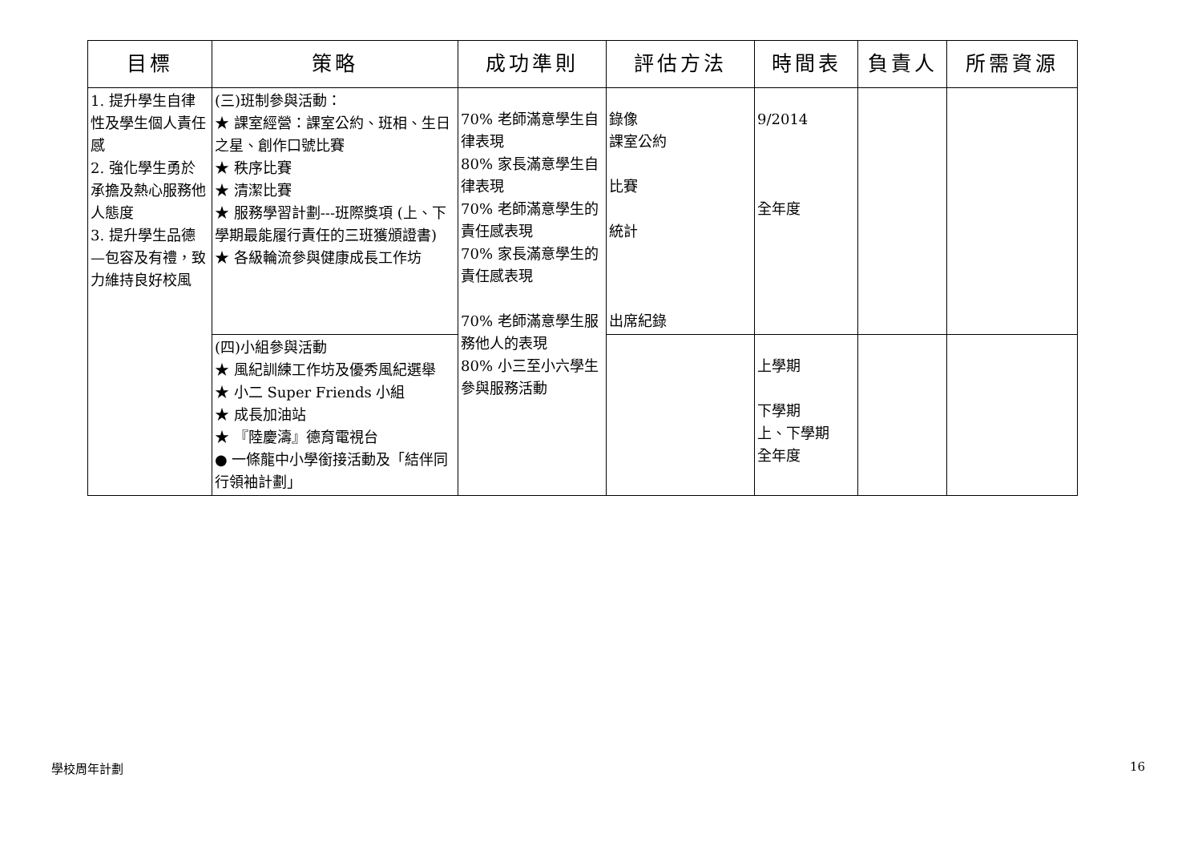| 目標 | 策略 | 成功準則 | 評估方法 | 時間表 | 負責人 | 所需資源 |
| --- | --- | --- | --- | --- | --- | --- |
| 1. 提升學生自律性及學生個人責任感 2. 強化學生勇於承擔及熱心服務他人態度 3. 提升學生品德—包容及有禮，致力維持良好校風 | (三)班制參與活動： ★ 課室經營：課室公約、班相、生日之星、創作口號比賽 ★ 秩序比賽 ★ 清潔比賽 ★ 服務學習計劃---班際獎項 (上、下學期最能履行責任的三班獲頒證書) ★ 各級輪流參與健康成長工作坊 | 70% 老師滿意學生自律表現 80% 家長滿意學生自律表現 70% 老師滿意學生的責任感表現 70% 家長滿意學生的責任感表現 70% 老師滿意學生服務他人的表現 80% 小三至小六學生參與服務活動 | 錄像 課室公約 比賽 統計 出席紀錄 | 9/2014 全年度 | | |
| | (四)小組參與活動 ★ 風紀訓練工作坊及優秀風紀選舉 ★ 小二 Super Friends 小組 ★ 成長加油站 ★ 『陸慶濤』德育電視台 ● 一條龍中小學銜接活動及「結伴同行領袖計劃」 | | | 上學期 下學期 上、下學期 全年度 | | |
學校周年計劃 16